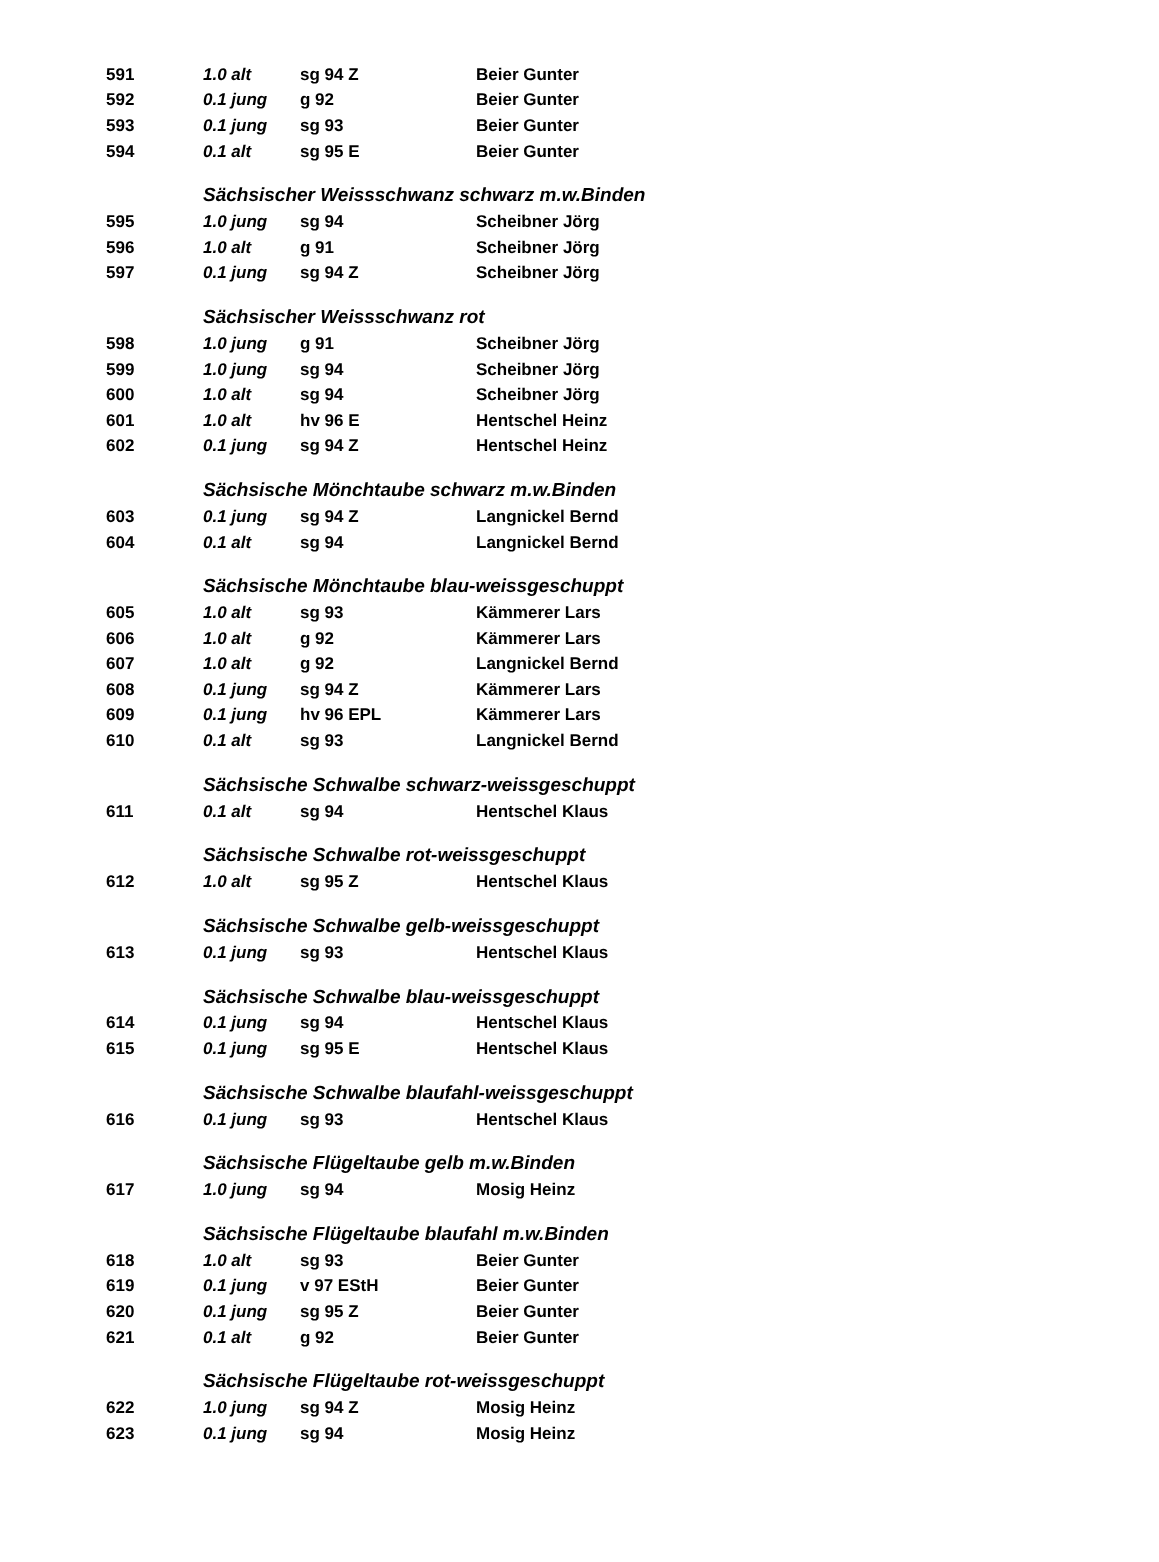| 591 | 1.0 alt | sg 94 Z | Beier Gunter |
| 592 | 0.1 jung | g 92 | Beier Gunter |
| 593 | 0.1 jung | sg 93 | Beier Gunter |
| 594 | 0.1 alt | sg 95 E | Beier Gunter |
| | Sächsischer Weissschwanz schwarz m.w.Binden | | |
| 595 | 1.0 jung | sg 94 | Scheibner Jörg |
| 596 | 1.0 alt | g 91 | Scheibner Jörg |
| 597 | 0.1 jung | sg 94 Z | Scheibner Jörg |
| | Sächsischer Weissschwanz rot | | |
| 598 | 1.0 jung | g 91 | Scheibner Jörg |
| 599 | 1.0 jung | sg 94 | Scheibner Jörg |
| 600 | 1.0 alt | sg 94 | Scheibner Jörg |
| 601 | 1.0 alt | hv 96 E | Hentschel Heinz |
| 602 | 0.1 jung | sg 94 Z | Hentschel Heinz |
| | Sächsische Mönchtaube schwarz m.w.Binden | | |
| 603 | 0.1 jung | sg 94 Z | Langnickel Bernd |
| 604 | 0.1 alt | sg 94 | Langnickel Bernd |
| | Sächsische Mönchtaube blau-weissgeschuppt | | |
| 605 | 1.0 alt | sg 93 | Kämmerer Lars |
| 606 | 1.0 alt | g 92 | Kämmerer Lars |
| 607 | 1.0 alt | g 92 | Langnickel Bernd |
| 608 | 0.1 jung | sg 94 Z | Kämmerer Lars |
| 609 | 0.1 jung | hv 96 EPL | Kämmerer Lars |
| 610 | 0.1 alt | sg 93 | Langnickel Bernd |
| | Sächsische Schwalbe schwarz-weissgeschuppt | | |
| 611 | 0.1 alt | sg 94 | Hentschel Klaus |
| | Sächsische Schwalbe rot-weissgeschuppt | | |
| 612 | 1.0 alt | sg 95 Z | Hentschel Klaus |
| | Sächsische Schwalbe gelb-weissgeschuppt | | |
| 613 | 0.1 jung | sg 93 | Hentschel Klaus |
| | Sächsische Schwalbe blau-weissgeschuppt | | |
| 614 | 0.1 jung | sg 94 | Hentschel Klaus |
| 615 | 0.1 jung | sg 95 E | Hentschel Klaus |
| | Sächsische Schwalbe blaufahl-weissgeschuppt | | |
| 616 | 0.1 jung | sg 93 | Hentschel Klaus |
| | Sächsische Flügeltaube gelb m.w.Binden | | |
| 617 | 1.0 jung | sg 94 | Mosig Heinz |
| | Sächsische Flügeltaube blaufahl m.w.Binden | | |
| 618 | 1.0 alt | sg 93 | Beier Gunter |
| 619 | 0.1 jung | v 97 EStH | Beier Gunter |
| 620 | 0.1 jung | sg 95 Z | Beier Gunter |
| 621 | 0.1 alt | g 92 | Beier Gunter |
| | Sächsische Flügeltaube rot-weissgeschuppt | | |
| 622 | 1.0 jung | sg 94 Z | Mosig Heinz |
| 623 | 0.1 jung | sg 94 | Mosig Heinz |